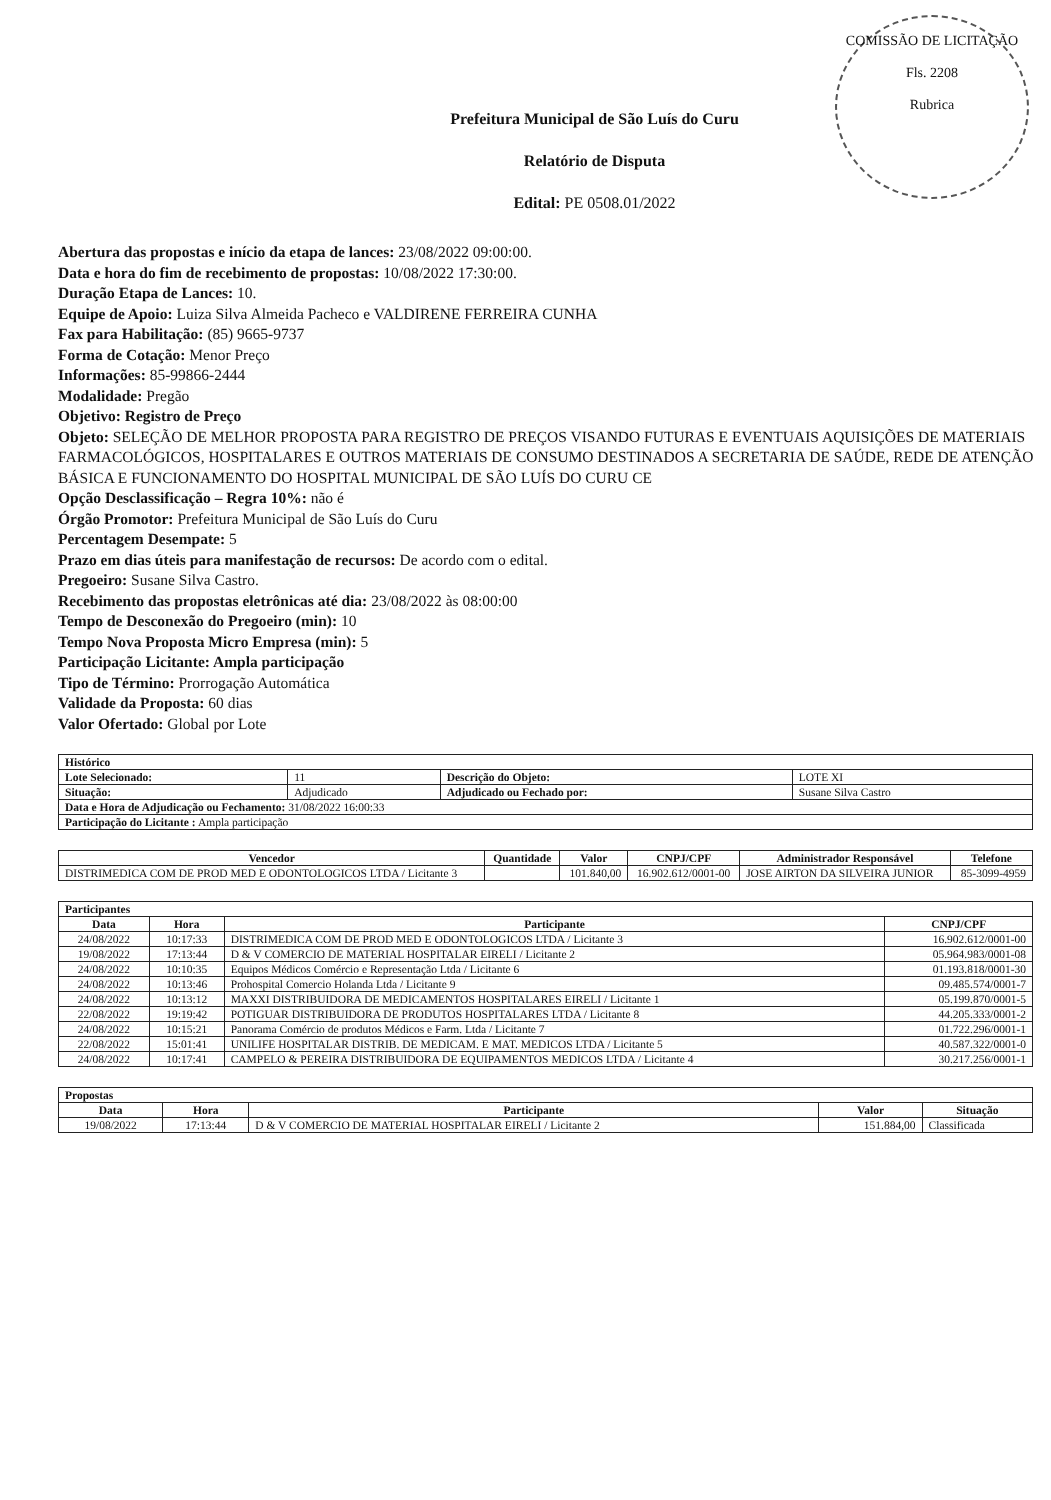COMISSÃO DE LICITAÇÃO
Fls. 2208
Rubrica
Prefeitura Municipal de São Luís do Curu
Relatório de Disputa
Edital: PE 0508.01/2022
Abertura das propostas e início da etapa de lances: 23/08/2022 09:00:00.
Data e hora do fim de recebimento de propostas: 10/08/2022 17:30:00.
Duração Etapa de Lances: 10.
Equipe de Apoio: Luiza Silva Almeida Pacheco e VALDIRENE FERREIRA CUNHA
Fax para Habilitação: (85) 9665-9737
Forma de Cotação: Menor Preço
Informações: 85-99866-2444
Modalidade: Pregão
Objetivo: Registro de Preço
Objeto: SELEÇÃO DE MELHOR PROPOSTA PARA REGISTRO DE PREÇOS VISANDO FUTURAS E EVENTUAIS AQUISIÇÕES DE MATERIAIS FARMACOLÓGICOS, HOSPITALARES E OUTROS MATERIAIS DE CONSUMO DESTINADOS A SECRETARIA DE SAÚDE, REDE DE ATENÇÃO BÁSICA E FUNCIONAMENTO DO HOSPITAL MUNICIPAL DE SÃO LUÍS DO CURU CE
Opção Desclassificação – Regra 10%: não é
Órgão Promotor: Prefeitura Municipal de São Luís do Curu
Percentagem Desempate: 5
Prazo em dias úteis para manifestação de recursos: De acordo com o edital.
Pregoeiro: Susane Silva Castro.
Recebimento das propostas eletrônicas até dia: 23/08/2022 às 08:00:00
Tempo de Desconexão do Pregoeiro (min): 10
Tempo Nova Proposta Micro Empresa (min): 5
Participação Licitante: Ampla participação
Tipo de Término: Prorrogação Automática
Validade da Proposta: 60 dias
Valor Ofertado: Global por Lote
| Histórico | | | |
| --- | --- | --- | --- |
| Lote Selecionado: | 11 | Descrição do Objeto: | LOTE XI |
| Situação: | Adjudicado | Adjudicado ou Fechado por: | Susane Silva Castro |
| Data e Hora de Adjudicação ou Fechamento: 31/08/2022 16:00:33 | | | |
| Participação do Licitante : Ampla participação | | | |
| Vencedor | Quantidade | Valor | CNPJ/CPF | Administrador Responsável | Telefone |
| --- | --- | --- | --- | --- | --- |
| DISTRIMEDICA COM DE PROD MED E ODONTOLOGICOS LTDA / Licitante 3 | | 101.840,00 | 16.902.612/0001-00 | JOSE AIRTON DA SILVEIRA JUNIOR | 85-3099-4959 |
| Participantes | | | |
| --- | --- | --- | --- |
| Data | Hora | Participante | CNPJ/CPF |
| 24/08/2022 | 10:17:33 | DISTRIMEDICA COM DE PROD MED E ODONTOLOGICOS LTDA / Licitante 3 | 16.902.612/0001-00 |
| 19/08/2022 | 17:13:44 | D & V COMERCIO DE MATERIAL HOSPITALAR EIRELI / Licitante 2 | 05.964.983/0001-08 |
| 24/08/2022 | 10:10:35 | Equipos Médicos Comércio e Representação Ltda / Licitante 6 | 01.193.818/0001-30 |
| 24/08/2022 | 10:13:46 | Prohospital Comercio Holanda Ltda / Licitante 9 | 09.485.574/0001-7 |
| 24/08/2022 | 10:13:12 | MAXXI DISTRIBUIDORA DE MEDICAMENTOS HOSPITALARES EIRELI / Licitante 1 | 05.199.870/0001-5 |
| 22/08/2022 | 19:19:42 | POTIGUAR DISTRIBUIDORA DE PRODUTOS HOSPITALARES LTDA / Licitante 8 | 44.205.333/0001-2 |
| 24/08/2022 | 10:15:21 | Panorama Comércio de produtos Médicos e Farm. Ltda / Licitante 7 | 01.722.296/0001-1 |
| 22/08/2022 | 15:01:41 | UNILIFE HOSPITALAR DISTRIB. DE MEDICAM. E MAT. MEDICOS LTDA / Licitante 5 | 40.587.322/0001-0 |
| 24/08/2022 | 10:17:41 | CAMPELO & PEREIRA DISTRIBUIDORA DE EQUIPAMENTOS MEDICOS LTDA / Licitante 4 | 30.217.256/0001-1 |
| Propostas | | | | |
| --- | --- | --- | --- | --- |
| Data | Hora | Participante | Valor | Situação |
| 19/08/2022 | 17:13:44 | D & V COMERCIO DE MATERIAL HOSPITALAR EIRELI / Licitante 2 | 151.884,00 | Classificada |